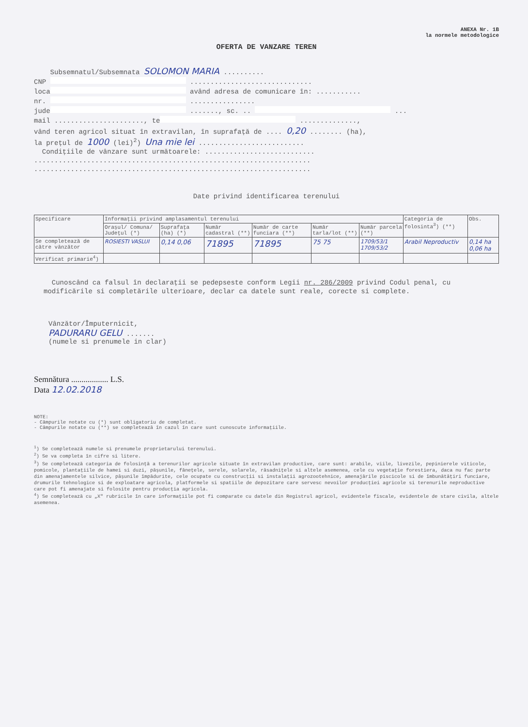ANEXA Nr. 1B
la normele metodologice
OFERTA DE VANZARE TEREN
Subsemnatul/Subsemnata SOLOMON MARIA ..........
CNP ..............................
loca având adresa de comunicare în: ...........
nr. ................
jude ......., sc. .. ...
mail ......................, te ..............,
vând teren agricol situat în extravilan, în suprafață de .... 0,20 ........ (ha),
la prețul de 1000 (lei)<sup>2</sup>) Una mie lei ..........................
Condițiile de vânzare sunt următoarele: ...........................
....................................................................
....................................................................
Date privind identificarea terenului
| Specificare | Informații privind amplasamentul terenului | | | | | | Categoria de folosinta<sup>3</sup>) (**) | Obs. |
| --- | --- | --- | --- | --- | --- | --- | --- | --- |
| | Orașul/ Comuna/ Județul (*) | Suprafața (ha) (*) | Număr cadastral (**) | Număr de carte funciara (**) | Număr tarla/lot (**) | Număr parcela (**) | | |
| Se completează de către vânzător | ROSIESTI VASLUI | 0,14 0,06 | 71895 | 71895 | 75 75 | 1709/53/1 1709/53/2 | Arabil Neproductiv | 0,14 ha 0,06 ha |
| Verificat primarie<sup>4</sup>) | | | | | | | | |
Cunoscând ca falsul în declarații se pedepseste conform Legii nr. 286/2009 privind Codul penal, cu modificările si completările ulterioare, declar ca datele sunt reale, corecte si complete.
Vânzător/Împuternicit,
PADURARU GELU .......
(numele si prenumele in clar)
Semnătura .................. L.S.
Data 12.02.2018
NOTE:
- Câmpurile notate cu (*) sunt obligatoriu de completat.
- Câmpurile notate cu (**) se completează în cazul în care sunt cunoscute informațiile.
<sup>1</sup>) Se completează numele si prenumele proprietarului terenului.
<sup>2</sup>) Se va completa în cifre si litere.
<sup>3</sup>) Se completează categoria de folosință a terenurilor agricole situate în extravilan productive, care sunt: arabile, viile, livezile, pepinierele viticole, pomicole, plantațiile de hamei si duzi, pășunile, fânețele, serele, solarele, răsadnițele si altele asemenea, cele cu vegetație forestiera, daca nu fac parte din amenajamentele silvice, pășunile împădurite, cele ocupate cu construcții si instalații agrozootehnice, amenajările piscicole si de îmbunătățiri funciare, drumurile tehnologice si de exploatare agricola, platformele si spatiile de depozitare care servesc nevoilor producției agricole si terenurile neproductive care pot fi amenajate si folosite pentru producția agricola.
<sup>4</sup>) Se completează cu „X" rubricile în care informațiile pot fi comparate cu datele din Registrul agricol, evidentele fiscale, evidentele de stare civila, altele asemenea.